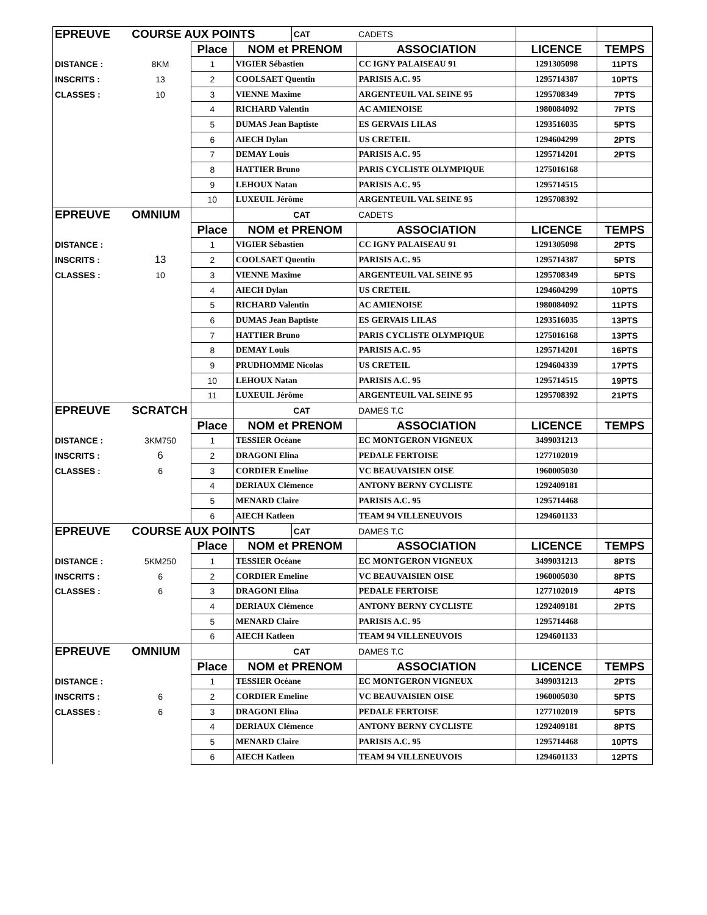| EPREUVE | COURSE AUX POINTS | | | CAT | CADETS | | |
| | | Place | NOM et PRENOM | | ASSOCIATION | LICENCE | TEMPS |
| DISTANCE : | 8KM | 1 | VIGIER Sébastien | | CC IGNY PALAISEAU 91 | 1291305098 | 11PTS |
| INSCRITS : | 13 | 2 | COOLSAET Quentin | | PARISIS A.C. 95 | 1295714387 | 10PTS |
| CLASSES : | 10 | 3 | VIENNE Maxime | | ARGENTEUIL VAL SEINE 95 | 1295708349 | 7PTS |
| | | 4 | RICHARD Valentin | | AC AMIENOISE | 1980084092 | 7PTS |
| | | 5 | DUMAS Jean Baptiste | | ES GERVAIS LILAS | 1293516035 | 5PTS |
| | | 6 | AIECH Dylan | | US CRETEIL | 1294604299 | 2PTS |
| | | 7 | DEMAY Louis | | PARISIS A.C. 95 | 1295714201 | 2PTS |
| | | 8 | HATTIER Bruno | | PARIS CYCLISTE OLYMPIQUE | 1275016168 | |
| | | 9 | LEHOUX Natan | | PARISIS A.C. 95 | 1295714515 | |
| | | 10 | LUXEUIL Jérôme | | ARGENTEUIL VAL SEINE 95 | 1295708392 | |
| EPREUVE | OMNIUM | | | CAT | CADETS | | |
| | | Place | NOM et PRENOM | | ASSOCIATION | LICENCE | TEMPS |
| DISTANCE : | | 1 | VIGIER Sébastien | | CC IGNY PALAISEAU 91 | 1291305098 | 2PTS |
| INSCRITS : | 13 | 2 | COOLSAET Quentin | | PARISIS A.C. 95 | 1295714387 | 5PTS |
| CLASSES : | 10 | 3 | VIENNE Maxime | | ARGENTEUIL VAL SEINE 95 | 1295708349 | 5PTS |
| | | 4 | AIECH Dylan | | US CRETEIL | 1294604299 | 10PTS |
| | | 5 | RICHARD Valentin | | AC AMIENOISE | 1980084092 | 11PTS |
| | | 6 | DUMAS Jean Baptiste | | ES GERVAIS LILAS | 1293516035 | 13PTS |
| | | 7 | HATTIER Bruno | | PARIS CYCLISTE OLYMPIQUE | 1275016168 | 13PTS |
| | | 8 | DEMAY Louis | | PARISIS A.C. 95 | 1295714201 | 16PTS |
| | | 9 | PRUDHOMME Nicolas | | US CRETEIL | 1294604339 | 17PTS |
| | | 10 | LEHOUX Natan | | PARISIS A.C. 95 | 1295714515 | 19PTS |
| | | 11 | LUXEUIL Jérôme | | ARGENTEUIL VAL SEINE 95 | 1295708392 | 21PTS |
| EPREUVE | SCRATCH | | | CAT | DAMES T.C | | |
| | | Place | NOM et PRENOM | | ASSOCIATION | LICENCE | TEMPS |
| DISTANCE : | 3KM750 | 1 | TESSIER Océane | | EC MONTGERON VIGNEUX | 3499031213 | |
| INSCRITS : | 6 | 2 | DRAGONI Elina | | PEDALE FERTOISE | 1277102019 | |
| CLASSES : | 6 | 3 | CORDIER Emeline | | VC BEAUVAISIEN OISE | 1960005030 | |
| | | 4 | DERIAUX Clémence | | ANTONY BERNY CYCLISTE | 1292409181 | |
| | | 5 | MENARD Claire | | PARISIS A.C. 95 | 1295714468 | |
| | | 6 | AIECH Katleen | | TEAM 94 VILLENEUVOIS | 1294601133 | |
| EPREUVE | COURSE AUX POINTS | | | CAT | DAMES T.C | | |
| | | Place | NOM et PRENOM | | ASSOCIATION | LICENCE | TEMPS |
| DISTANCE : | 5KM250 | 1 | TESSIER Océane | | EC MONTGERON VIGNEUX | 3499031213 | 8PTS |
| INSCRITS : | 6 | 2 | CORDIER Emeline | | VC BEAUVAISIEN OISE | 1960005030 | 8PTS |
| CLASSES : | 6 | 3 | DRAGONI Elina | | PEDALE FERTOISE | 1277102019 | 4PTS |
| | | 4 | DERIAUX Clémence | | ANTONY BERNY CYCLISTE | 1292409181 | 2PTS |
| | | 5 | MENARD Claire | | PARISIS A.C. 95 | 1295714468 | |
| | | 6 | AIECH Katleen | | TEAM 94 VILLENEUVOIS | 1294601133 | |
| EPREUVE | OMNIUM | | | CAT | DAMES T.C | | |
| | | Place | NOM et PRENOM | | ASSOCIATION | LICENCE | TEMPS |
| DISTANCE : | | 1 | TESSIER Océane | | EC MONTGERON VIGNEUX | 3499031213 | 2PTS |
| INSCRITS : | 6 | 2 | CORDIER Emeline | | VC BEAUVAISIEN OISE | 1960005030 | 5PTS |
| CLASSES : | 6 | 3 | DRAGONI Elina | | PEDALE FERTOISE | 1277102019 | 5PTS |
| | | 4 | DERIAUX Clémence | | ANTONY BERNY CYCLISTE | 1292409181 | 8PTS |
| | | 5 | MENARD Claire | | PARISIS A.C. 95 | 1295714468 | 10PTS |
| | | 6 | AIECH Katleen | | TEAM 94 VILLENEUVOIS | 1294601133 | 12PTS |